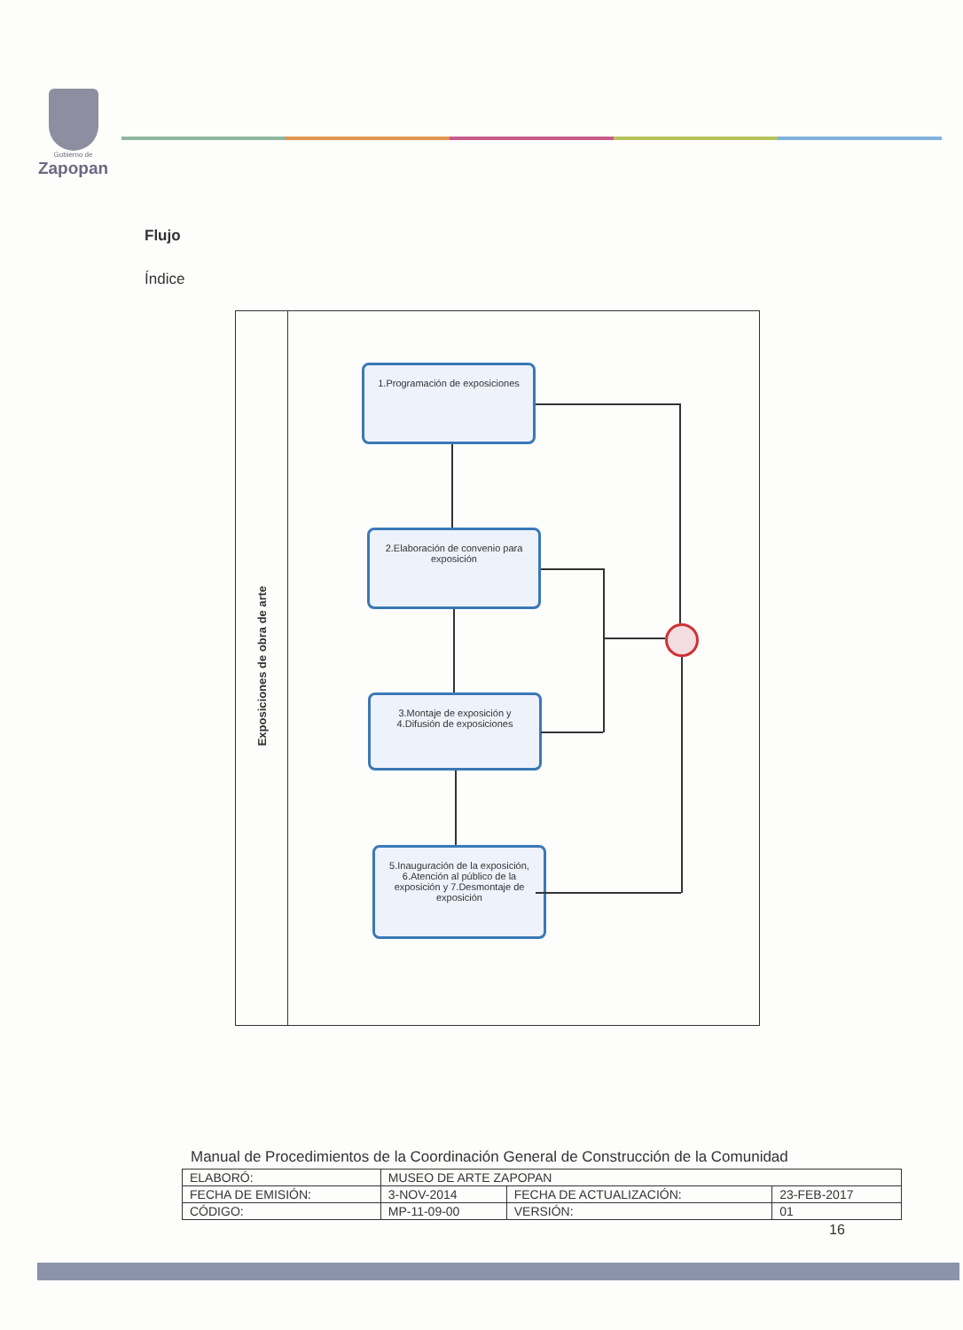Gobierno de
Zapopan
Flujo
Índice
Exposiciones de obra de arte
1.Programación de exposiciones
2.Elaboración de convenio para exposición
3.Montaje de exposición y
4.Difusión de exposiciones
5.Inauguración de la exposición, 6.Atención al público de la exposición y 7.Desmontaje de exposición
Manual de Procedimientos de la Coordinación General de Construcción de la Comunidad
| ELABORÓ: | MUSEO DE ARTE ZAPOPAN | | |
| FECHA DE EMISIÓN: | 3-NOV-2014 | FECHA DE ACTUALIZACIÓN: | 23-FEB-2017 |
| CÓDIGO: | MP-11-09-00 | VERSIÓN: | 01 |
16